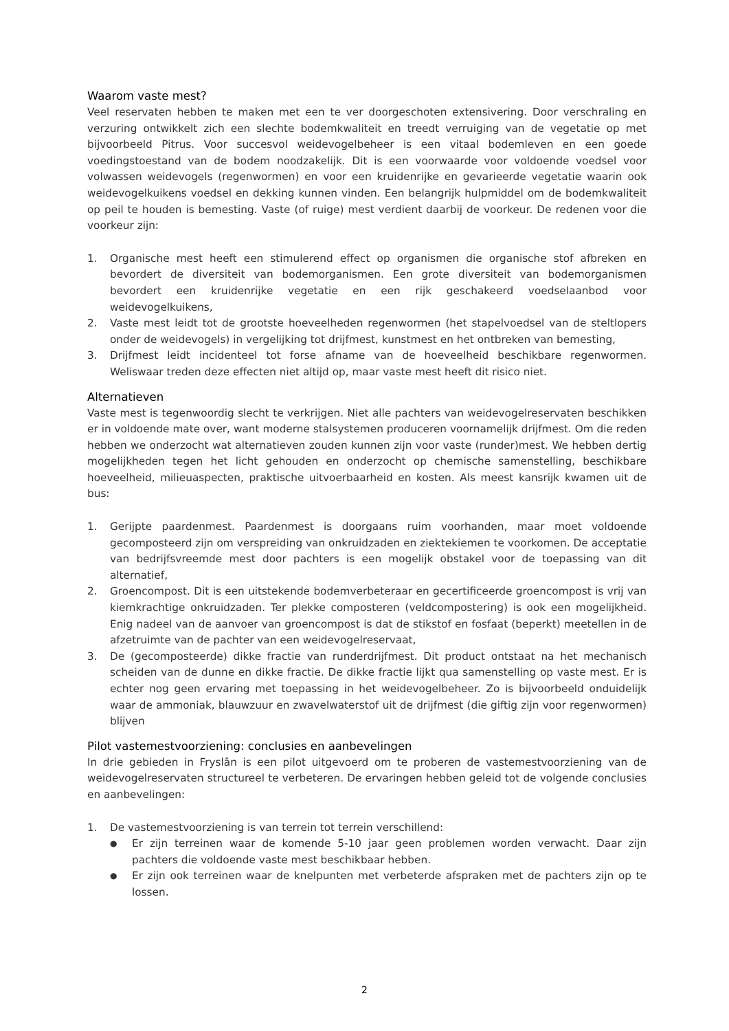Waarom vaste mest?
Veel reservaten hebben te maken met een te ver doorgeschoten extensivering. Door verschraling en verzuring ontwikkelt zich een slechte bodemkwaliteit en treedt verruiging van de vegetatie op met bijvoorbeeld Pitrus. Voor succesvol weidevogelbeheer is een vitaal bodemleven en een goede voedingstoestand van de bodem noodzakelijk. Dit is een voorwaarde voor voldoende voedsel voor volwassen weidevogels (regenwormen) en voor een kruidenrijke en gevarieerde vegetatie waarin ook weidevogelkuikens voedsel en dekking kunnen vinden. Een belangrijk hulpmiddel om de bodemkwaliteit op peil te houden is bemesting. Vaste (of ruige) mest verdient daarbij de voorkeur. De redenen voor die voorkeur zijn:
1. Organische mest heeft een stimulerend effect op organismen die organische stof afbreken en bevordert de diversiteit van bodemorganismen. Een grote diversiteit van bodemorganismen bevordert een kruidenrijke vegetatie en een rijk geschakeerd voedselaanbod voor weidevogelkuikens,
2. Vaste mest leidt tot de grootste hoeveelheden regenwormen (het stapelvoedsel van de steltlopers onder de weidevogels) in vergelijking tot drijfmest, kunstmest en het ontbreken van bemesting,
3. Drijfmest leidt incidenteel tot forse afname van de hoeveelheid beschikbare regenwormen. Weliswaar treden deze effecten niet altijd op, maar vaste mest heeft dit risico niet.
Alternatieven
Vaste mest is tegenwoordig slecht te verkrijgen. Niet alle pachters van weidevogelreservaten beschikken er in voldoende mate over, want moderne stalsystemen produceren voornamelijk drijfmest. Om die reden hebben we onderzocht wat alternatieven zouden kunnen zijn voor vaste (runder)mest. We hebben dertig mogelijkheden tegen het licht gehouden en onderzocht op chemische samenstelling, beschikbare hoeveelheid, milieuaspecten, praktische uitvoerbaarheid en kosten. Als meest kansrijk kwamen uit de bus:
1. Gerijpte paardenmest. Paardenmest is doorgaans ruim voorhanden, maar moet voldoende gecomposteerd zijn om verspreiding van onkruidzaden en ziektekiemen te voorkomen. De acceptatie van bedrijfsvreemde mest door pachters is een mogelijk obstakel voor de toepassing van dit alternatief,
2. Groencompost. Dit is een uitstekende bodemverbeteraar en gecertificeerde groencompost is vrij van kiemkrachtige onkruidzaden. Ter plekke composteren (veldcompostering) is ook een mogelijkheid. Enig nadeel van de aanvoer van groencompost is dat de stikstof en fosfaat (beperkt) meetellen in de afzetruimte van de pachter van een weidevogelreservaat,
3. De (gecomposteerde) dikke fractie van runderdrijfmest. Dit product ontstaat na het mechanisch scheiden van de dunne en dikke fractie. De dikke fractie lijkt qua samenstelling op vaste mest. Er is echter nog geen ervaring met toepassing in het weidevogelbeheer. Zo is bijvoorbeeld onduidelijk waar de ammoniak, blauwzuur en zwavelwaterstof uit de drijfmest (die giftig zijn voor regenwormen) blijven
Pilot vastemestvoorziening: conclusies en aanbevelingen
In drie gebieden in Fryslân is een pilot uitgevoerd om te proberen de vastemestvoorziening van de weidevogelreservaten structureel te verbeteren. De ervaringen hebben geleid tot de volgende conclusies en aanbevelingen:
1. De vastemestvoorziening is van terrein tot terrein verschillend:
● Er zijn terreinen waar de komende 5-10 jaar geen problemen worden verwacht. Daar zijn pachters die voldoende vaste mest beschikbaar hebben.
● Er zijn ook terreinen waar de knelpunten met verbeterde afspraken met de pachters zijn op te lossen.
2